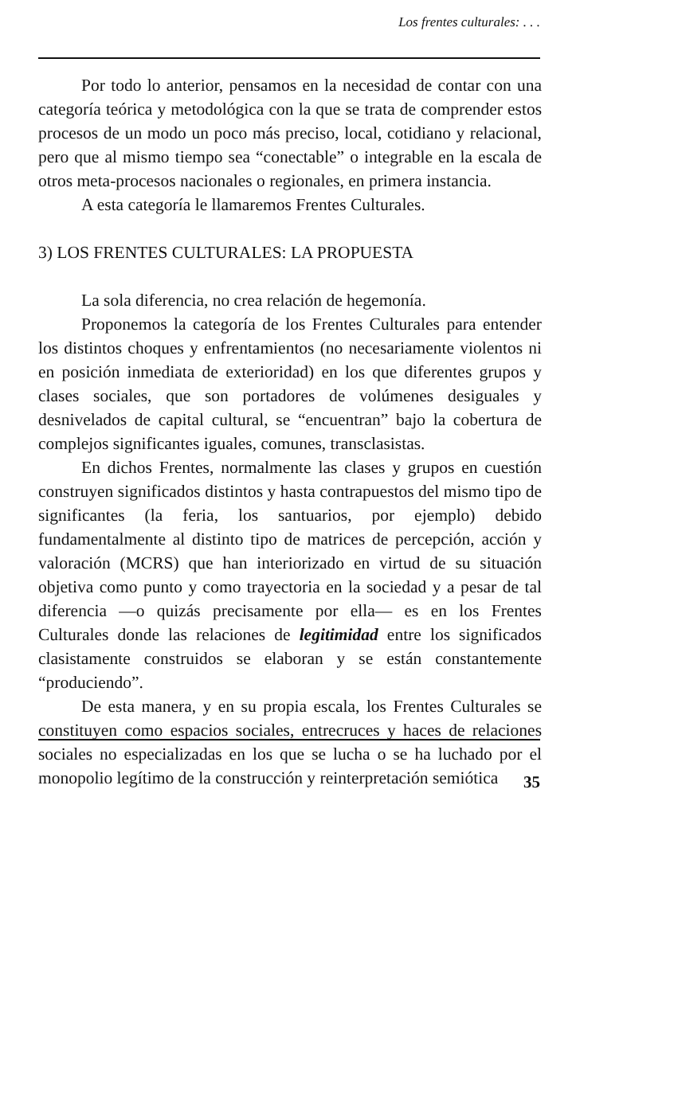Los frentes culturales: . . .
Por todo lo anterior, pensamos en la necesidad de contar con una categoría teórica y metodológica con la que se trata de comprender estos procesos de un modo un poco más preciso, local, cotidiano y relacional, pero que al mismo tiempo sea “conectable” o integrable en la escala de otros meta-procesos nacionales o regionales, en primera instancia.
A esta categoría le llamaremos Frentes Culturales.
3) LOS FRENTES CULTURALES: LA PROPUESTA
La sola diferencia, no crea relación de hegemonía.
Proponemos la categoría de los Frentes Culturales para entender los distintos choques y enfrentamientos (no necesariamente violentos ni en posición inmediata de exterioridad) en los que diferentes grupos y clases sociales, que son portadores de volúmenes desiguales y desnivelados de capital cultural, se “encuentran” bajo la cobertura de complejos significantes iguales, comunes, transclasistas.
En dichos Frentes, normalmente las clases y grupos en cuestión construyen significados distintos y hasta contrapuestos del mismo tipo de significantes (la feria, los santuarios, por ejemplo) debido fundamentalmente al distinto tipo de matrices de percepción, acción y valoración (MCRS) que han interiorizado en virtud de su situación objetiva como punto y como trayectoria en la sociedad y a pesar de tal diferencia —o quizás precisamente por ella— es en los Frentes Culturales donde las relaciones de legitimidad entre los significados clasistamente construidos se elaboran y se están constantemente “produciendo”.
De esta manera, y en su propia escala, los Frentes Culturales se constituyen como espacios sociales, entrecruces y haces de relaciones sociales no especializadas en los que se lucha o se ha luchado por el monopolio legítimo de la construcción y reinterpretación semiótica
35